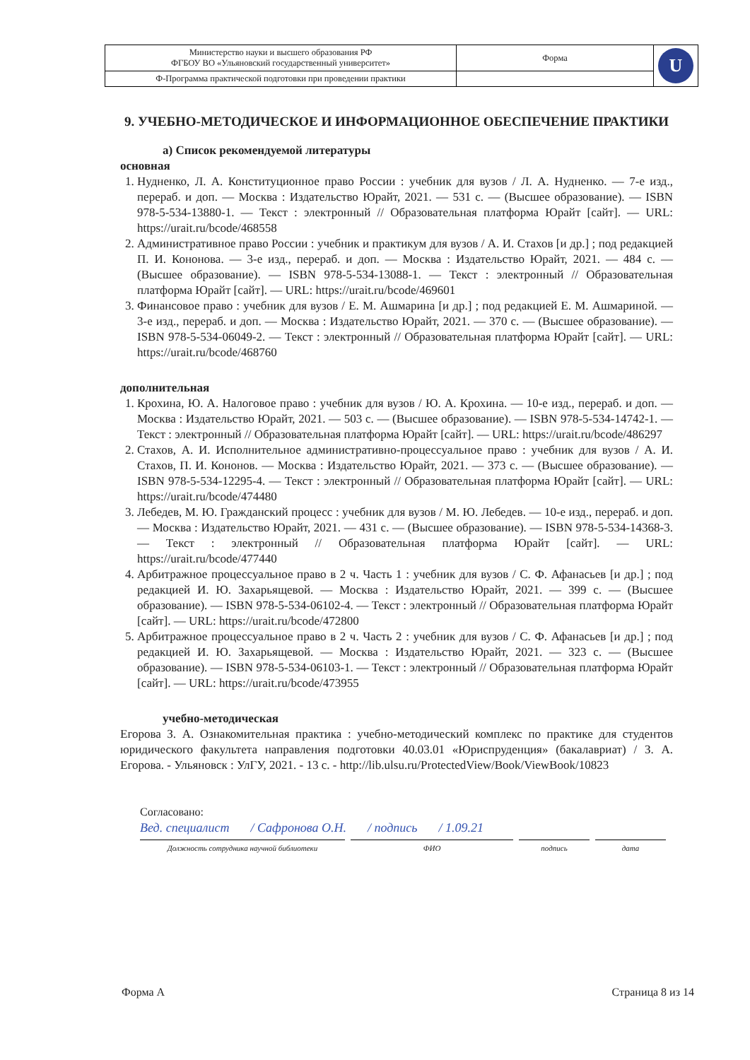| Министерство науки и высшего образования РФ ФГБОУ ВО «Ульяновский государственный университет» | Форма | U |
| Ф-Программа практической подготовки при проведении практики | | |
9. УЧЕБНО-МЕТОДИЧЕСКОЕ И ИНФОРМАЦИОННОЕ ОБЕСПЕЧЕНИЕ ПРАКТИКИ
а) Список рекомендуемой литературы
основная
1. Нудненко, Л. А. Конституционное право России : учебник для вузов / Л. А. Нудненко. — 7-е изд., перераб. и доп. — Москва : Издательство Юрайт, 2021. — 531 с. — (Высшее образование). — ISBN 978-5-534-13880-1. — Текст : электронный // Образовательная платформа Юрайт [сайт]. — URL: https://urait.ru/bcode/468558
2. Административное право России : учебник и практикум для вузов / А. И. Стахов [и др.] ; под редакцией П. И. Кононова. — 3-е изд., перераб. и доп. — Москва : Издательство Юрайт, 2021. — 484 с. — (Высшее образование). — ISBN 978-5-534-13088-1. — Текст : электронный // Образовательная платформа Юрайт [сайт]. — URL: https://urait.ru/bcode/469601
3. Финансовое право : учебник для вузов / Е. М. Ашмарина [и др.] ; под редакцией Е. М. Ашмариной. — 3-е изд., перераб. и доп. — Москва : Издательство Юрайт, 2021. — 370 с. — (Высшее образование). — ISBN 978-5-534-06049-2. — Текст : электронный // Образовательная платформа Юрайт [сайт]. — URL: https://urait.ru/bcode/468760
дополнительная
1. Крохина, Ю. А. Налоговое право : учебник для вузов / Ю. А. Крохина. — 10-е изд., перераб. и доп. — Москва : Издательство Юрайт, 2021. — 503 с. — (Высшее образование). — ISBN 978-5-534-14742-1. — Текст : электронный // Образовательная платформа Юрайт [сайт]. — URL: https://urait.ru/bcode/486297
2. Стахов, А. И. Исполнительное административно-процессуальное право : учебник для вузов / А. И. Стахов, П. И. Кононов. — Москва : Издательство Юрайт, 2021. — 373 с. — (Высшее образование). — ISBN 978-5-534-12295-4. — Текст : электронный // Образовательная платформа Юрайт [сайт]. — URL: https://urait.ru/bcode/474480
3. Лебедев, М. Ю. Гражданский процесс : учебник для вузов / М. Ю. Лебедев. — 10-е изд., перераб. и доп. — Москва : Издательство Юрайт, 2021. — 431 с. — (Высшее образование). — ISBN 978-5-534-14368-3. — Текст : электронный // Образовательная платформа Юрайт [сайт]. — URL: https://urait.ru/bcode/477440
4. Арбитражное процессуальное право в 2 ч. Часть 1 : учебник для вузов / С. Ф. Афанасьев [и др.] ; под редакцией И. Ю. Захарьящевой. — Москва : Издательство Юрайт, 2021. — 399 с. — (Высшее образование). — ISBN 978-5-534-06102-4. — Текст : электронный // Образовательная платформа Юрайт [сайт]. — URL: https://urait.ru/bcode/472800
5. Арбитражное процессуальное право в 2 ч. Часть 2 : учебник для вузов / С. Ф. Афанасьев [и др.] ; под редакцией И. Ю. Захарьящевой. — Москва : Издательство Юрайт, 2021. — 323 с. — (Высшее образование). — ISBN 978-5-534-06103-1. — Текст : электронный // Образовательная платформа Юрайт [сайт]. — URL: https://urait.ru/bcode/473955
учебно-методическая
Егорова З. А. Ознакомительная практика : учебно-методический комплекс по практике для студентов юридического факультета направления подготовки 40.03.01 «Юриспруденция» (бакалавриат) / З. А. Егорова. - Ульяновск : УлГУ, 2021. - 13 с. - http://lib.ulsu.ru/ProtectedView/Book/ViewBook/10823
Согласовано:
Вед. специалист / Сафронова О.Н. / подпись / 1.09.21
Должность сотрудника научной библиотеки ФИО подпись дата
Форма А Страница 8 из 14